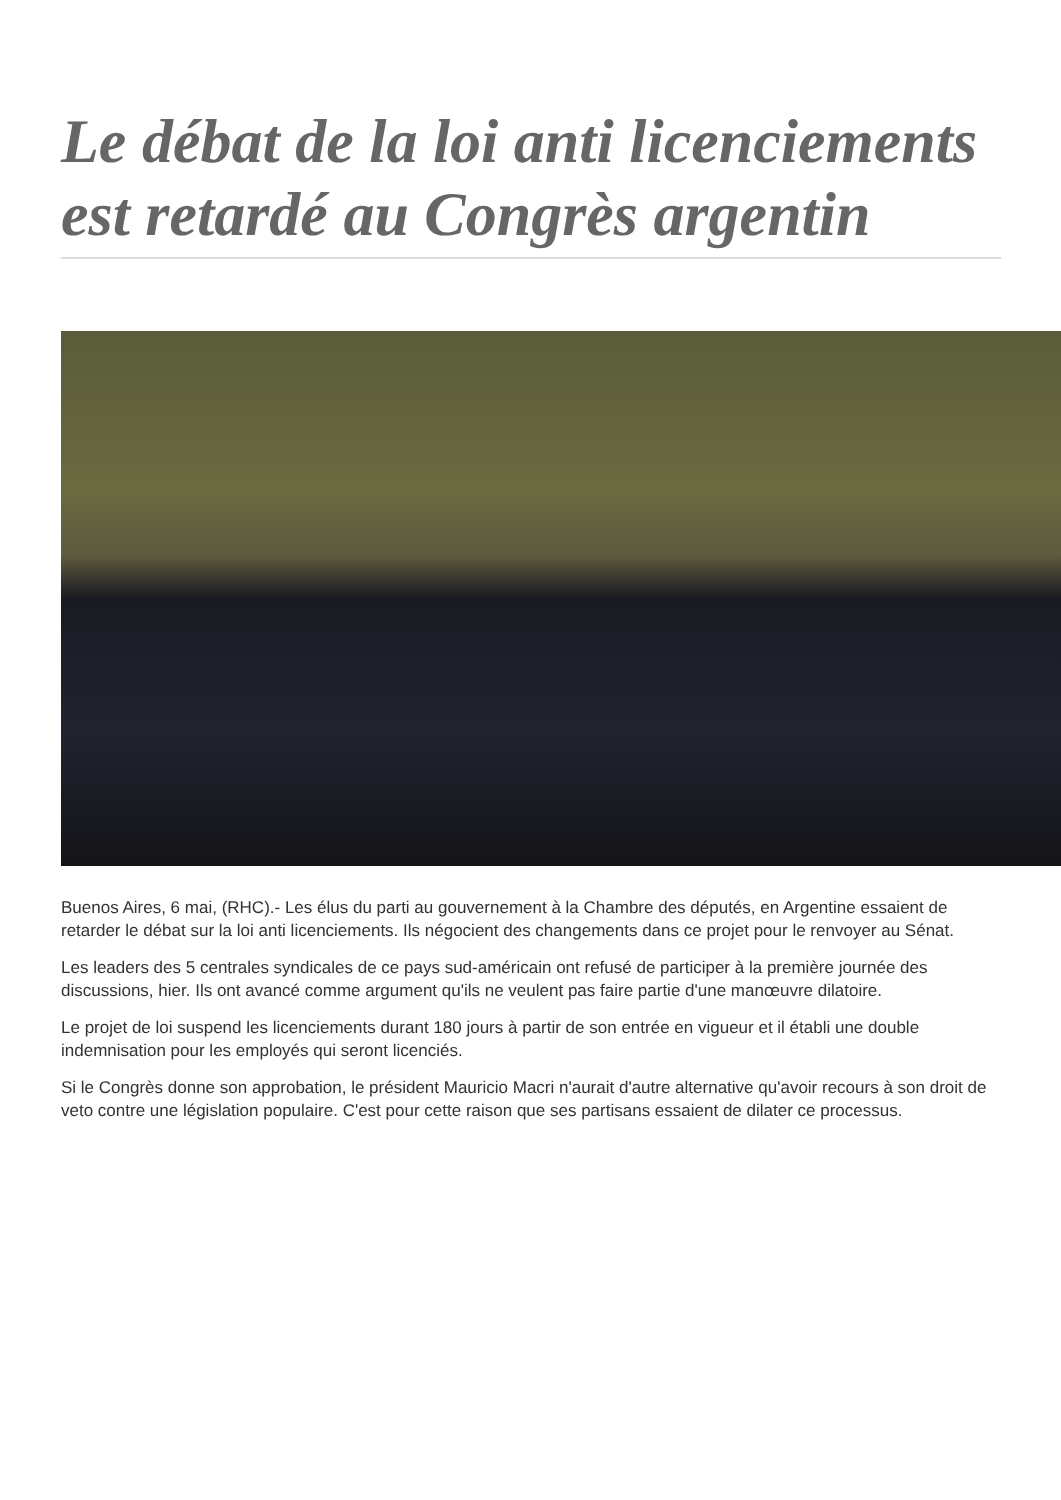Le débat de la loi anti licenciements est retardé au Congrès argentin
Buenos Aires, 6 mai, (RHC).- Les élus du parti au gouvernement à la Chambre des députés, en Argentine essaient de retarder le débat sur la loi anti licenciements. Ils négocient des changements dans ce projet pour le renvoyer au Sénat.
Les leaders des 5 centrales syndicales de ce pays sud-américain ont refusé de participer à la première journée des discussions, hier. Ils ont avancé comme argument qu'ils ne veulent pas faire partie d'une manœuvre dilatoire.
Le projet de loi suspend les licenciements durant 180 jours à partir de son entrée en vigueur et il établi une double indemnisation pour les employés qui seront licenciés.
Si le Congrès donne son approbation, le président Mauricio Macri n'aurait d'autre alternative qu'avoir recours à son droit de veto contre une législation populaire. C'est pour cette raison que ses partisans essaient de dilater ce processus.